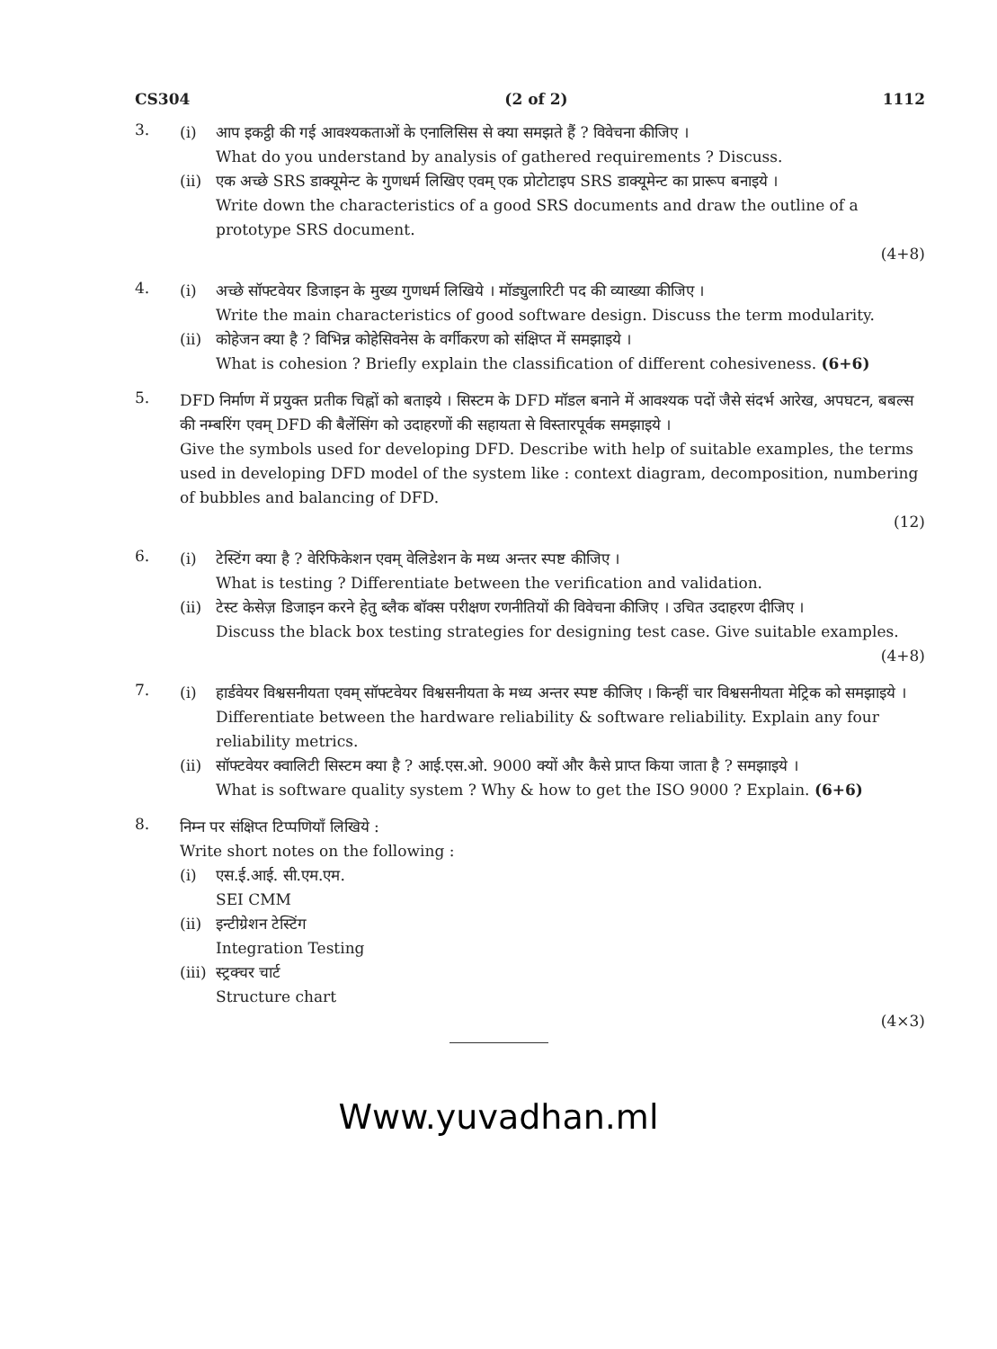CS304 (2 of 2) 1112
3.
(i)
आप इकट्ठी की गई आवश्यकताओं के एनालिसिस से क्या समझते हैं ? विवेचना कीजिए ।
What do you understand by analysis of gathered requirements ? Discuss.
(ii)
एक अच्छे SRS डाक्यूमेन्ट के गुणधर्म लिखिए एवम् एक प्रोटोटाइप SRS डाक्यूमेन्ट का प्रारूप बनाइये ।
Write down the characteristics of a good SRS documents and draw the outline of a prototype SRS document.
(4+8)
4.
(i)
अच्छे सॉफ्टवेयर डिजाइन के मुख्य गुणधर्म लिखिये । मॉड्युलारिटी पद की व्याख्या कीजिए ।
Write the main characteristics of good software design. Discuss the term modularity.
(ii)
कोहेजन क्या है ? विभिन्न कोहेसिवनेस के वर्गीकरण को संक्षिप्त में समझाइये ।
What is cohesion ? Briefly explain the classification of different cohesiveness. (6+6)
5.
DFD निर्माण में प्रयुक्त प्रतीक चिह्नों को बताइये । सिस्टम के DFD मॉडल बनाने में आवश्यक पदों जैसे संदर्भ आरेख, अपघटन, बबल्स की नम्बरिंग एवम् DFD की बैलेंसिंग को उदाहरणों की सहायता से विस्तारपूर्वक समझाइये ।
Give the symbols used for developing DFD. Describe with help of suitable examples, the terms used in developing DFD model of the system like : context diagram, decomposition, numbering of bubbles and balancing of DFD.
(12)
6.
(i)
टेस्टिंग क्या है ? वेरिफिकेशन एवम् वेलिडेशन के मध्य अन्तर स्पष्ट कीजिए ।
What is testing ? Differentiate between the verification and validation.
(ii)
टेस्ट केसेज़ डिजाइन करने हेतु ब्लैक बॉक्स परीक्षण रणनीतियों की विवेचना कीजिए । उचित उदाहरण दीजिए ।
Discuss the black box testing strategies for designing test case. Give suitable examples.
(4+8)
7.
(i)
हार्डवेयर विश्वसनीयता एवम् सॉफ्टवेयर विश्वसनीयता के मध्य अन्तर स्पष्ट कीजिए । किन्हीं चार विश्वसनीयता मेट्रिक को समझाइये ।
Differentiate between the hardware reliability & software reliability. Explain any four reliability metrics.
(ii)
सॉफ्टवेयर क्वालिटी सिस्टम क्या है ? आई.एस.ओ. 9000 क्यों और कैसे प्राप्त किया जाता है ? समझाइये ।
What is software quality system ? Why & how to get the ISO 9000 ? Explain. (6+6)
8.
निम्न पर संक्षिप्त टिप्पणियाँ लिखिये :
Write short notes on the following :
(i)
एस.ई.आई. सी.एम.एम.
SEI CMM
(ii)
इन्टीग्रेशन टेस्टिंग
Integration Testing
(iii)
स्ट्रक्चर चार्ट
Structure chart
(4×3)
Www.yuvadhan.ml